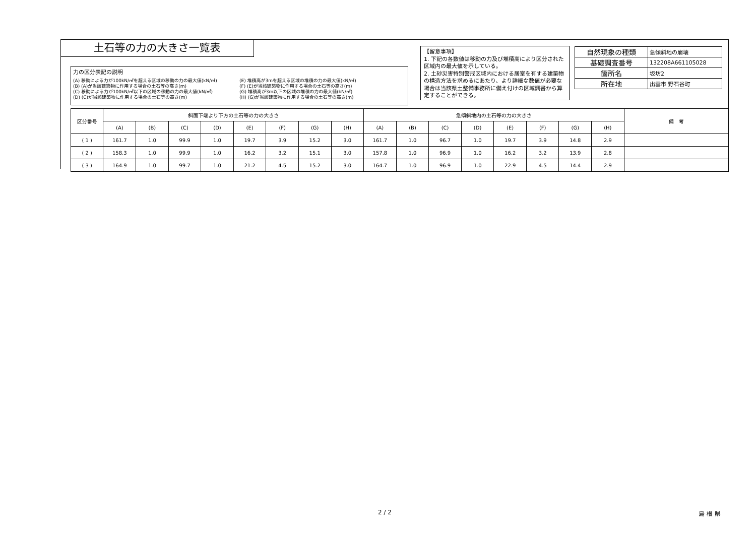土石等の力の大きさ一覧表
力の区分表記の説明
(A) 移動による力が100kN/㎡を超える区域の移動の力の最大値(kN/㎡)
(B) (A)が当該建築物に作用する場合の土石等の高さ(m)
(C) 移動による力が100kN/㎡以下の区域の移動の力の最大値(kN/㎡)
(D) (C)が当該建築物に作用する場合の土石等の高さ(m)
(E) 堆積高が3mを超える区域の堆積の力の最大値(kN/㎡)
(F) (E)が当該建築物に作用する場合の土石等の高さ(m)
(G) 堆積高が3m以下の区域の堆積の力の最大値(kN/㎡)
(H) (G)が当該建築物に作用する場合の土石等の高さ(m)
【留意事項】
1. 下記の各数値は移動の力及び堆積高により区分された区域内の最大値を示している。
2. 土砂災害特別警戒区域内における居室を有する建築物の構造方法を求めるにあたり、より詳細な数値が必要な場合は当該県土整備事務所に備え付けの区域調書から算定することができる。
| 自然現象の種類 | 急傾斜地の崩壊 |
| 基礎調査番号 | 132208A661105028 |
| 箇所名 | 坂坊2 |
| 所在地 | 出雲市 野石谷町 |
| 区分番号 | 斜面下端より下方の土石等の力の大きさ | | | | | | | | 急傾斜地内の土石等の力の大きさ | | | | | | | | 備 考 |
| --- | --- | --- | --- | --- | --- | --- | --- | --- | --- | --- | --- | --- | --- | --- | --- | --- | --- |
| | (A) | (B) | (C) | (D) | (E) | (F) | (G) | (H) | (A) | (B) | (C) | (D) | (E) | (F) | (G) | (H) | |
| ( 1 ) | 161.7 | 1.0 | 99.9 | 1.0 | 19.7 | 3.9 | 15.2 | 3.0 | 161.7 | 1.0 | 96.7 | 1.0 | 19.7 | 3.9 | 14.8 | 2.9 | |
| ( 2 ) | 158.3 | 1.0 | 99.9 | 1.0 | 16.2 | 3.2 | 15.1 | 3.0 | 157.8 | 1.0 | 96.9 | 1.0 | 16.2 | 3.2 | 13.9 | 2.8 | |
| ( 3 ) | 164.9 | 1.0 | 99.7 | 1.0 | 21.2 | 4.5 | 15.2 | 3.0 | 164.7 | 1.0 | 96.9 | 1.0 | 22.9 | 4.5 | 14.4 | 2.9 | |
2 / 2 島 根 県